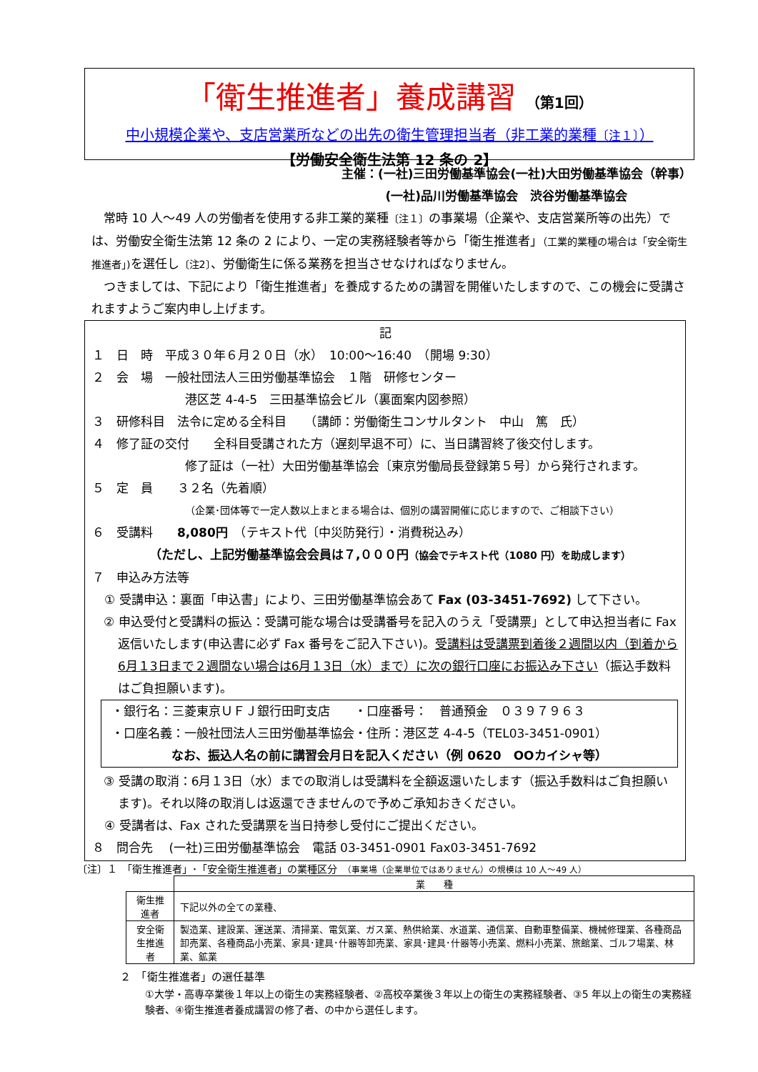「衛生推進者」養成講習 （第1回）
中小規模企業や、支店営業所などの出先の衛生管理担当者（非工業的業種〔注１〕）
【労働安全衛生法第 12 条の 2】
主催：(一社)三田労働基準協会(一社)大田労働基準協会（幹事）
(一社)品川労働基準協会　渋谷労働基準協会
　常時 10 人～49 人の労働者を使用する非工業的業種〔注１〕の事業場（企業や、支店営業所等の出先）では、労働安全衛生法第 12 条の 2 により、一定の実務経験者等から「衛生推進者」（工業的業種の場合は「安全衛生推進者」) を選任し〔注2〕、労働衛生に係る業務を担当させなければなりません。
　つきましては、下記により「衛生推進者」を養成するための講習を開催いたしますので、この機会に受講されますようご案内申し上げます。
記
１　日　時　平成３０年６月２０日（水）　10:00～16:40　（開場 9:30）
２　会　場　一般社団法人三田労働基準協会　１階　研修センター
港区芝 4-4-5　三田基準協会ビル（裏面案内図参照）
３　研修科目　法令に定める全科目　　（講師：労働衛生コンサルタント　中山　篤　氏）
４　修了証の交付　　全科目受講された方（遅刻早退不可）に、当日講習終了後交付します。
修了証は（一社）大田労働基準協会〔東京労働局長登録第５号〕から発行されます。
５　定　員　　３２名（先着順）
（企業･団体等で一定人数以上まとまる場合は、個別の講習開催に応じますので、ご相談下さい）
６　受講料　　8,080円　（テキスト代〔中災防発行〕・消費税込み）
（ただし、上記労働基準協会会員は７,０００円（協会でテキスト代（1080 円）を助成します）
７　申込み方法等
　① 受講申込：裏面「申込書」により、三田労働基準協会あて Fax (03-3451-7692) して下さい。
② 申込受付と受講料の振込：受講可能な場合は受講番号を記入のうえ「受講票」として申込担当者に Fax 返信いたします(申込書に必ず Fax 番号をご記入下さい)。受講料は受講票到着後２週間以内（到着から6月１3日まで２週間ない場合は6月１3日（水）まで）に次の銀行口座にお振込み下さい（振込手数料はご負担願います)。
・銀行名：三菱東京ＵＦＪ銀行田町支店　　・口座番号：　普通預金　０３９７９６３
・口座名義：一般社団法人三田労働基準協会・住所：港区芝 4-4-5（TEL03-3451-0901）
なお、振込人名の前に講習会月日を記入ください（例 0620　OOカイシャ等）
③ 受講の取消：6月１3日（水）までの取消しは受講料を全額返還いたします（振込手数料はご負担願います)。それ以降の取消しは返還できませんので予めご承知おきください。
　④ 受講者は、Fax された受講票を当日持参し受付にご提出ください。
８　問合先　 (一社)三田労働基準協会　電話 03-3451-0901 Fax03-3451-7692
〔注〕１　「衛生推進者」･「安全衛生推進者」の業種区分　（事業場（企業単位ではありません）の規模は 10 人～49 人）
| | 業 種 |
| --- | --- |
| 衛生推進者 | 下記以外の全ての業種、 |
| 安全衛生推進者 | 製造業、建設業、運送業、清掃業、電気業、ガス業、熱供給業、水道業、通信業、自動車整備業、機械修理業、各種商品卸売業、各種商品小売業、家具･建具･什器等卸売業、家具･建具･什器等小売業、燃料小売業、旅館業、ゴルフ場業、林業、鉱業 |
２　「衛生推進者」の選任基準
①大学・高専卒業後１年以上の衛生の実務経験者、②高校卒業後３年以上の衛生の実務経験者、③5 年以上の衛生の実務経験者、④衛生推進者養成講習の修了者、の中から選任します。